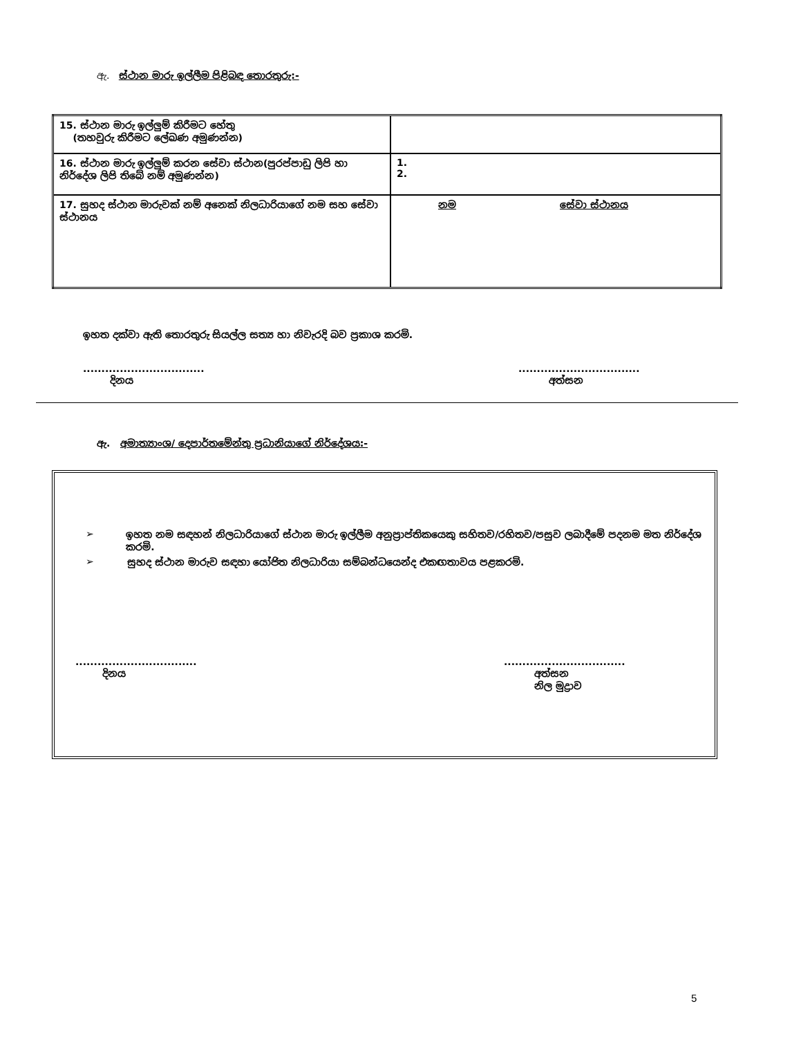ඇ. ස්ථාන මාරු ඉල්ලීම පිළිබඳ තොරතුරු:-
| 15. ස්ථාන මාරු ඉල්ලුම් කිරීමට හේතු (තහවුරු කිරීමට ලේඛණ අමුණන්න) | |
| 16. ස්ථාන මාරු ඉල්ලුම් කරන සේවා ස්ථාන(පුරප්පාඩු ලිපි හා නිර්දේශ ලිපි තිබේ නම් අමුණන්න) | 1. 2. |
| 17. සුහද ස්ථාන මාරුවක් නම් අනෙක් නිලධාරියාගේ නම සහ සේවා ස්ථානය | නම සේවා ස්ථානය |
ඉහත දක්වා ඇති තොරතුරු සියල්ල සත්‍ය හා නිවැරදි බව ප්‍රකාශ කරමි.
.................................
දිනය
.................................
අත්සන
ඇ. අමාත්‍යාංශ/ දෙපාර්තමේන්තු ප්‍රධානියාගේ නිර්දේශය:-
➢ ඉහත නම සඳහන් නිලධාරියාගේ ස්ථාන මාරු ඉල්ලීම අනුප්‍රාප්තිකයෙකු සහිතව/රහිතව/පසුව ලබාදීමේ පදනම මත නිර්දේශ කරමි.
➢ සුහද ස්ථාන මාරුව සඳහා යෝජිත නිලධාරියා සම්බන්ධයෙන්ද එකඟතාවය පළකරමි.
.................................
දිනය
.................................
අත්සන
නිල මුද්‍රාව
5